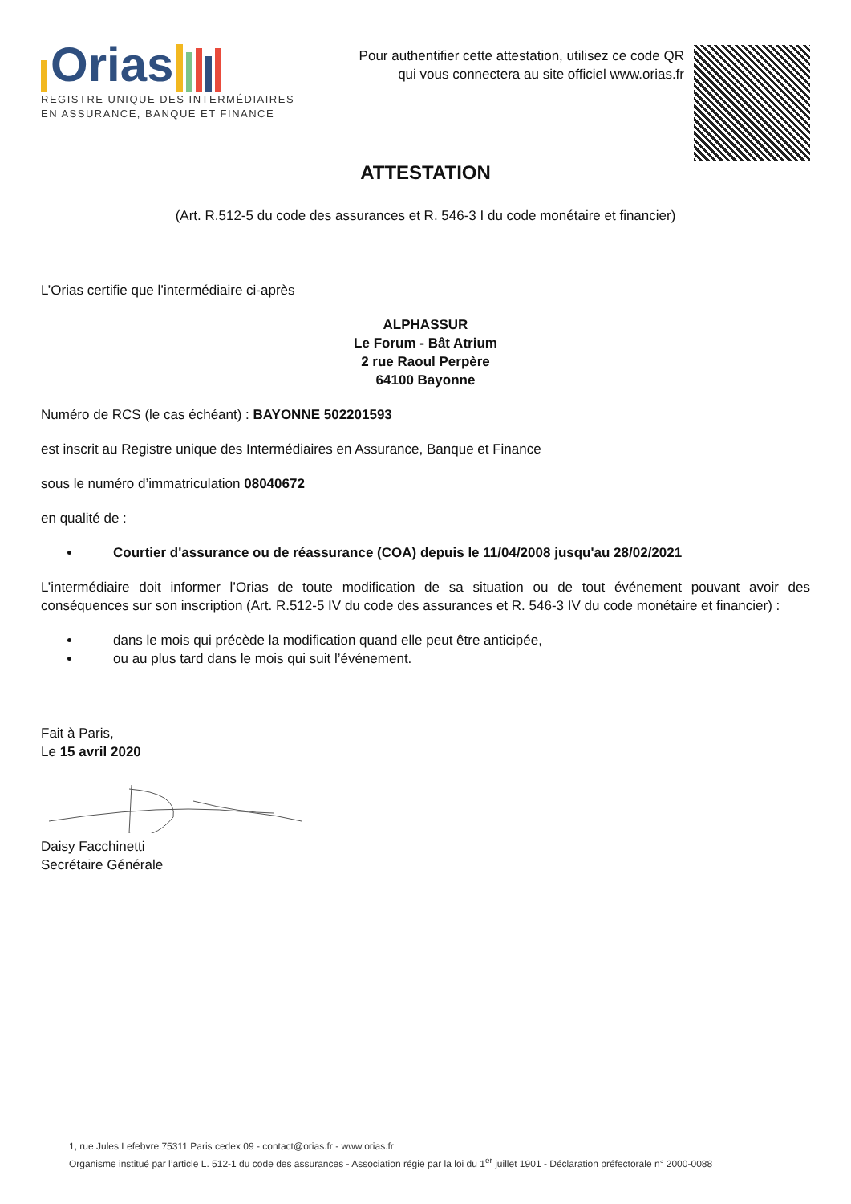Orias
REGISTRE UNIQUE DES INTERMÉDIAIRES
EN ASSURANCE, BANQUE ET FINANCE
Pour authentifier cette attestation, utilisez ce code QR
qui vous connectera au site officiel www.orias.fr
ATTESTATION
(Art. R.512-5 du code des assurances et R. 546-3 I du code monétaire et financier)
L’Orias certifie que l’intermédiaire ci-après
ALPHASSUR
Le Forum - Bât Atrium
2 rue Raoul Perpère
64100 Bayonne
Numéro de RCS (le cas échéant) : BAYONNE 502201593
est inscrit au Registre unique des Intermédiaires en Assurance, Banque et Finance
sous le numéro d’immatriculation 08040672
en qualité de :
Courtier d'assurance ou de réassurance (COA) depuis le 11/04/2008 jusqu'au 28/02/2021
L’intermédiaire doit informer l’Orias de toute modification de sa situation ou de tout événement pouvant avoir des conséquences sur son inscription (Art. R.512-5 IV du code des assurances et R. 546-3 IV du code monétaire et financier) :
dans le mois qui précède la modification quand elle peut être anticipée,
ou au plus tard dans le mois qui suit l’événement.
Fait à Paris,
Le 15 avril 2020
Daisy Facchinetti
Secrétaire Générale
1, rue Jules Lefebvre 75311 Paris cedex 09 - contact@orias.fr - www.orias.fr
Organisme institué par l’article L. 512-1 du code des assurances - Association régie par la loi du 1<sup>er</sup> juillet 1901 - Déclaration préfectorale n° 2000-0088